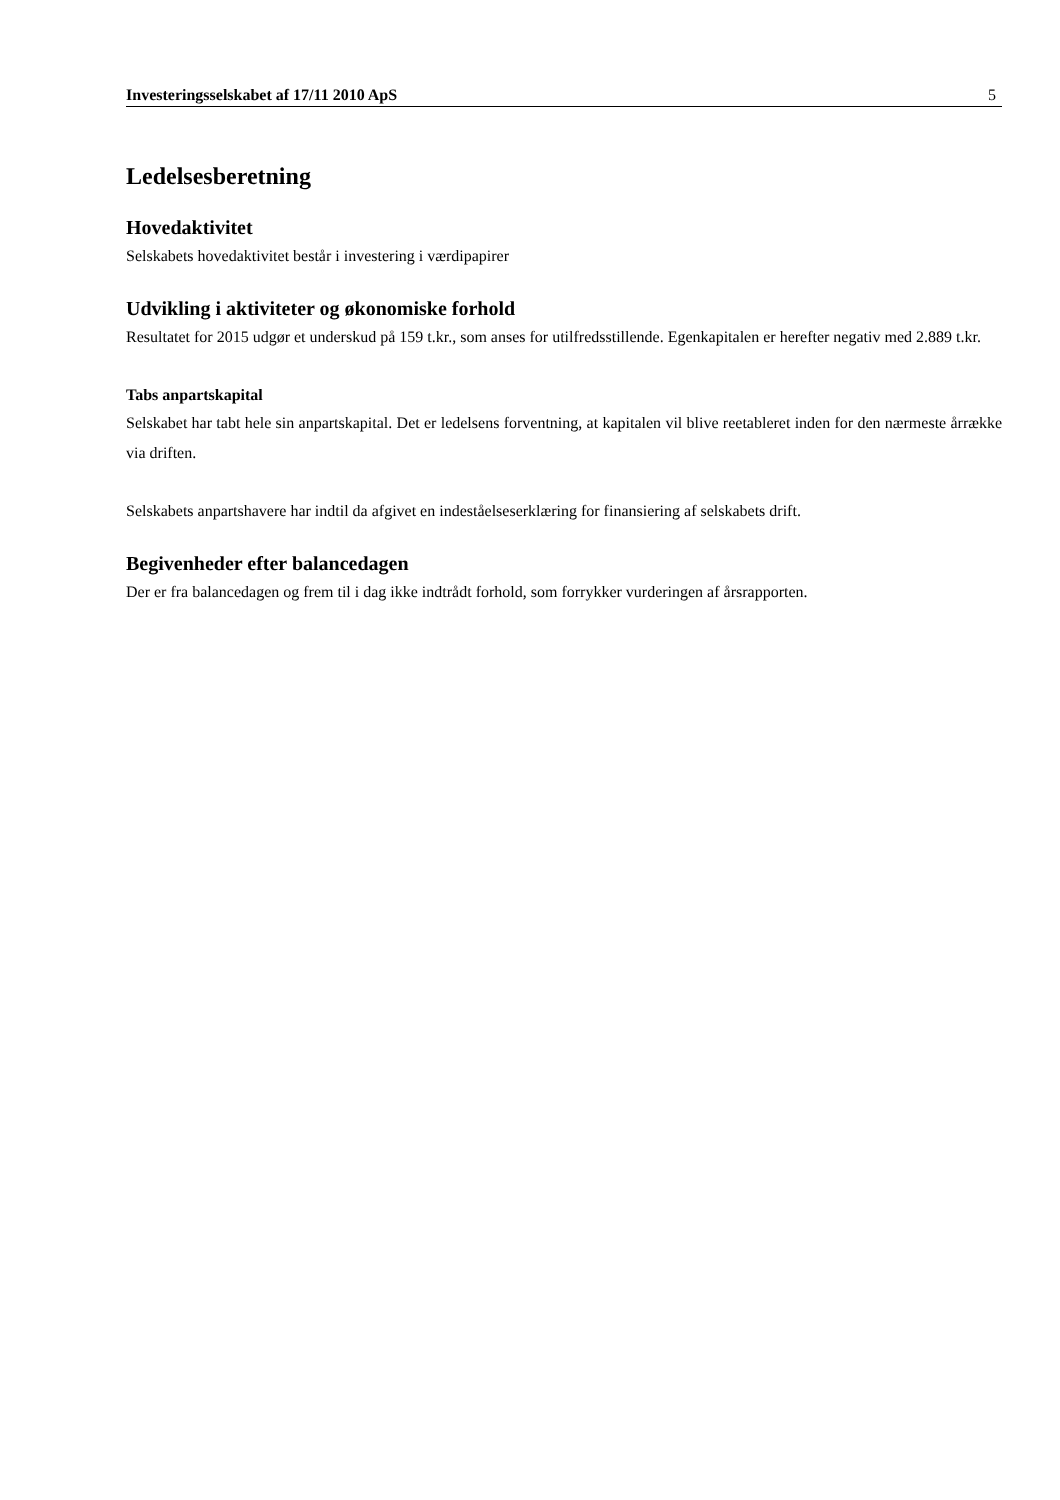Investeringsselskabet af 17/11 2010 ApS 5
Ledelsesberetning
Hovedaktivitet
Selskabets hovedaktivitet består i investering i værdipapirer
Udvikling i aktiviteter og økonomiske forhold
Resultatet for 2015 udgør et underskud på 159 t.kr., som anses for utilfredsstillende. Egenkapitalen er herefter negativ med 2.889 t.kr.
Tabs anpartskapital
Selskabet har tabt hele sin anpartskapital. Det er ledelsens forventning, at kapitalen vil blive reetableret inden for den nærmeste årrække via driften.
Selskabets anpartshavere har indtil da afgivet en indeståelseserklæring for finansiering af selskabets drift.
Begivenheder efter balancedagen
Der er fra balancedagen og frem til i dag ikke indtrådt forhold, som forrykker vurderingen af årsrapporten.